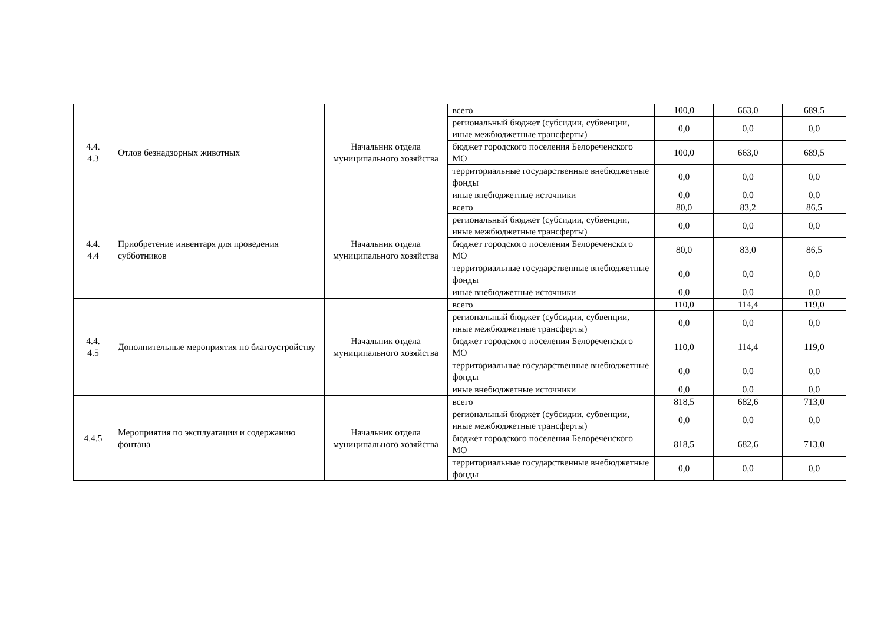| 4.4. 4.3 | Отлов безнадзорных животных | Начальник отдела муниципального хозяйства | всего | 100,0 | 663,0 | 689,5 |
| | | | региональный бюджет (субсидии, субвенции, иные межбюджетные трансферты) | 0,0 | 0,0 | 0,0 |
| | | | бюджет городского поселения Белореченского МО | 100,0 | 663,0 | 689,5 |
| | | | территориальные государственные внебюджетные фонды | 0,0 | 0,0 | 0,0 |
| | | | иные внебюджетные источники | 0,0 | 0,0 | 0,0 |
| 4.4. 4.4 | Приобретение инвентаря для проведения субботников | Начальник отдела муниципального хозяйства | всего | 80,0 | 83,2 | 86,5 |
| | | | региональный бюджет (субсидии, субвенции, иные межбюджетные трансферты) | 0,0 | 0,0 | 0,0 |
| | | | бюджет городского поселения Белореченского МО | 80,0 | 83,0 | 86,5 |
| | | | территориальные государственные внебюджетные фонды | 0,0 | 0,0 | 0,0 |
| | | | иные внебюджетные источники | 0,0 | 0,0 | 0,0 |
| 4.4. 4.5 | Дополнительные мероприятия по благоустройству | Начальник отдела муниципального хозяйства | всего | 110,0 | 114,4 | 119,0 |
| | | | региональный бюджет (субсидии, субвенции, иные межбюджетные трансферты) | 0,0 | 0,0 | 0,0 |
| | | | бюджет городского поселения Белореченского МО | 110,0 | 114,4 | 119,0 |
| | | | территориальные государственные внебюджетные фонды | 0,0 | 0,0 | 0,0 |
| | | | иные внебюджетные источники | 0,0 | 0,0 | 0,0 |
| 4.4.5 | Мероприятия по эксплуатации и содержанию фонтана | Начальник отдела муниципального хозяйства | всего | 818,5 | 682,6 | 713,0 |
| | | | региональный бюджет (субсидии, субвенции, иные межбюджетные трансферты) | 0,0 | 0,0 | 0,0 |
| | | | бюджет городского поселения Белореченского МО | 818,5 | 682,6 | 713,0 |
| | | | территориальные государственные внебюджетные фонды | 0,0 | 0,0 | 0,0 |